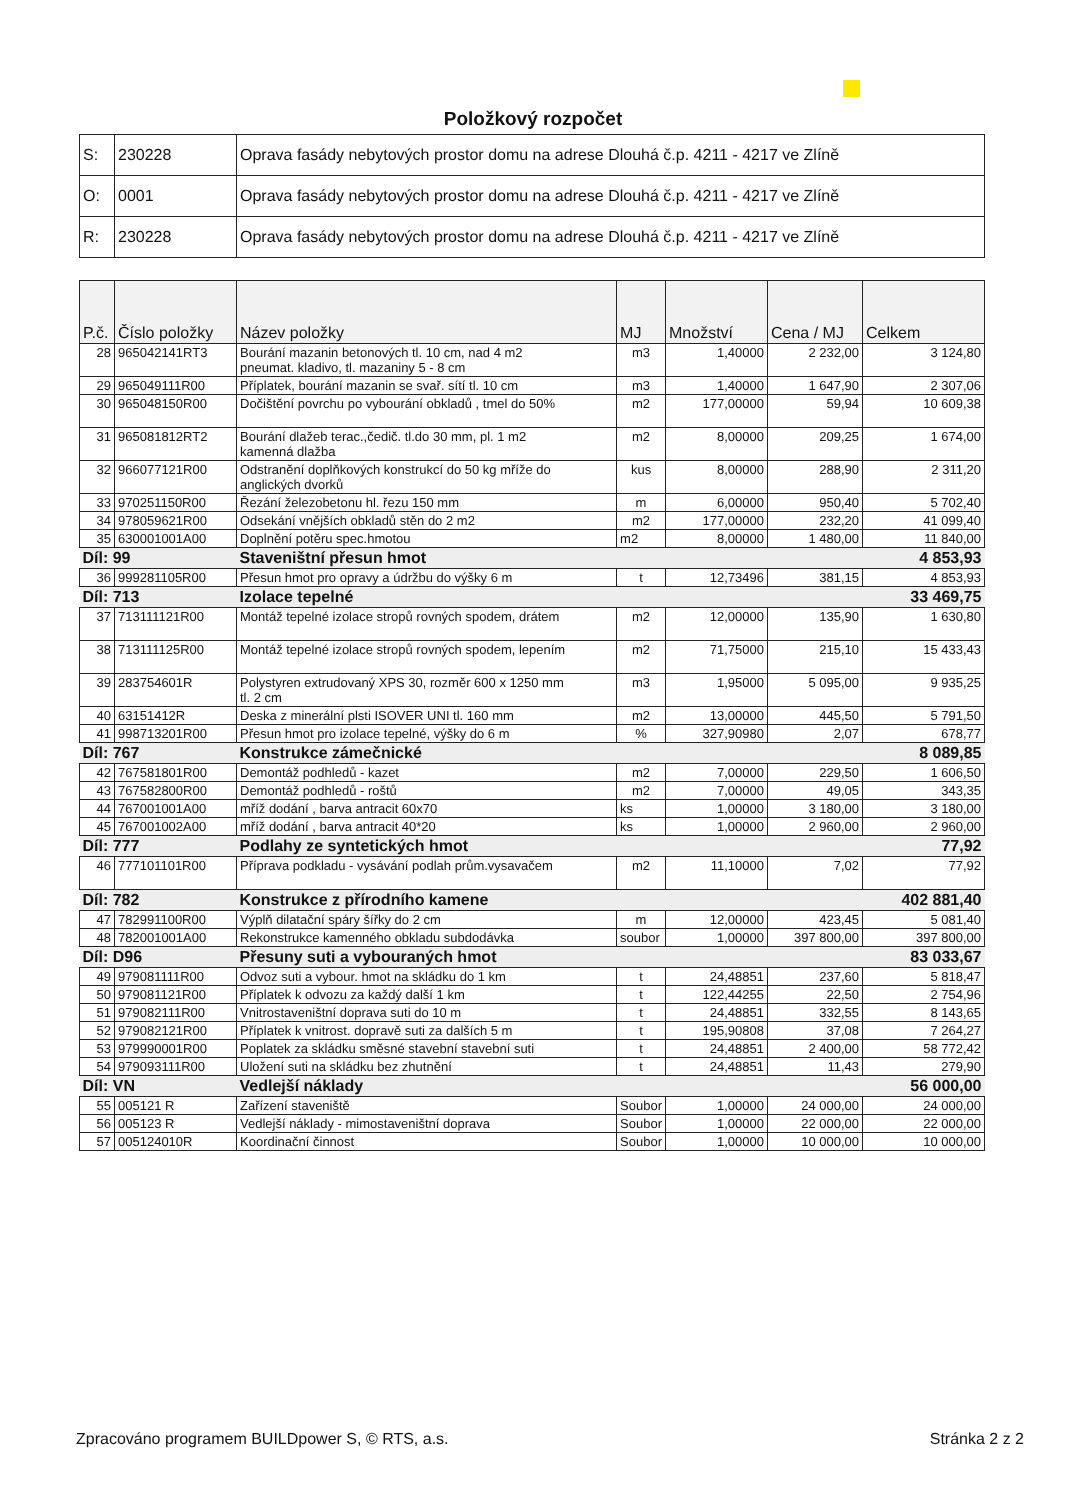Položkový rozpočet
| S: | 230228 | Oprava fasády nebytových prostor domu na adrese Dlouhá č.p. 4211 - 4217 ve Zlíně |
| O: | 0001 | Oprava fasády nebytových prostor domu na adrese Dlouhá č.p. 4211 - 4217 ve Zlíně |
| R: | 230228 | Oprava fasády nebytových prostor domu na adrese Dlouhá č.p. 4211 - 4217 ve Zlíně |
| P.č. | Číslo položky | Název položky | MJ | Množství | Cena / MJ | Celkem |
| --- | --- | --- | --- | --- | --- | --- |
| 28 | 965042141RT3 | Bourání mazanin betonových tl. 10 cm, nad 4 m2 pneumat. kladivo, tl. mazaniny 5 - 8 cm | m3 | 1,40000 | 2 232,00 | 3 124,80 |
| 29 | 965049111R00 | Příplatek, bourání mazanin se svař. sítí tl. 10 cm | m3 | 1,40000 | 1 647,90 | 2 307,06 |
| 30 | 965048150R00 | Dočištění povrchu po vybourání obkladů , tmel do 50% | m2 | 177,00000 | 59,94 | 10 609,38 |
| 31 | 965081812RT2 | Bourání dlažeb terac.,čedič. tl.do 30 mm, pl. 1 m2 kamenná dlažba | m2 | 8,00000 | 209,25 | 1 674,00 |
| 32 | 966077121R00 | Odstranění doplňkových konstrukcí do 50 kg mříže do anglických dvorků | kus | 8,00000 | 288,90 | 2 311,20 |
| 33 | 970251150R00 | Řezání železobetonu hl. řezu 150 mm | m | 6,00000 | 950,40 | 5 702,40 |
| 34 | 978059621R00 | Odsekání vnějších obkladů stěn do 2 m2 | m2 | 177,00000 | 232,20 | 41 099,40 |
| 35 | 630001001A00 | Doplnění potěru spec.hmotou | m2 | 8,00000 | 1 480,00 | 11 840,00 |
| Díl: 99 | | Staveništní přesun hmot | | | | 4 853,93 |
| 36 | 999281105R00 | Přesun hmot pro opravy a údržbu do výšky 6 m | t | 12,73496 | 381,15 | 4 853,93 |
| Díl: 713 | | Izolace tepelné | | | | 33 469,75 |
| 37 | 713111121R00 | Montáž tepelné izolace stropů rovných spodem, drátem | m2 | 12,00000 | 135,90 | 1 630,80 |
| 38 | 713111125R00 | Montáž tepelné izolace stropů rovných spodem, lepením | m2 | 71,75000 | 215,10 | 15 433,43 |
| 39 | 283754601R | Polystyren extrudovaný XPS 30, rozměr 600 x 1250 mm tl. 2 cm | m3 | 1,95000 | 5 095,00 | 9 935,25 |
| 40 | 63151412R | Deska z minerální plsti ISOVER UNI tl. 160 mm | m2 | 13,00000 | 445,50 | 5 791,50 |
| 41 | 998713201R00 | Přesun hmot pro izolace tepelné, výšky do 6 m | % | 327,90980 | 2,07 | 678,77 |
| Díl: 767 | | Konstrukce zámečnické | | | | 8 089,85 |
| 42 | 767581801R00 | Demontáž podhledů - kazet | m2 | 7,00000 | 229,50 | 1 606,50 |
| 43 | 767582800R00 | Demontáž podhledů - roštů | m2 | 7,00000 | 49,05 | 343,35 |
| 44 | 767001001A00 | mříž dodání , barva antracit 60x70 | ks | 1,00000 | 3 180,00 | 3 180,00 |
| 45 | 767001002A00 | mříž dodání , barva antracit 40*20 | ks | 1,00000 | 2 960,00 | 2 960,00 |
| Díl: 777 | | Podlahy ze syntetických hmot | | | | 77,92 |
| 46 | 777101101R00 | Příprava podkladu - vysávání podlah prům.vysavačem | m2 | 11,10000 | 7,02 | 77,92 |
| Díl: 782 | | Konstrukce z přírodního kamene | | | | 402 881,40 |
| 47 | 782991100R00 | Výplň dilatační spáry šířky do 2 cm | m | 12,00000 | 423,45 | 5 081,40 |
| 48 | 782001001A00 | Rekonstrukce kamenného obkladu subdodávka | soubor | 1,00000 | 397 800,00 | 397 800,00 |
| Díl: D96 | | Přesuny suti a vybouraných hmot | | | | 83 033,67 |
| 49 | 979081111R00 | Odvoz suti a vybour. hmot na skládku do 1 km | t | 24,48851 | 237,60 | 5 818,47 |
| 50 | 979081121R00 | Příplatek k odvozu za každý další 1 km | t | 122,44255 | 22,50 | 2 754,96 |
| 51 | 979082111R00 | Vnitrostaveništní doprava suti do 10 m | t | 24,48851 | 332,55 | 8 143,65 |
| 52 | 979082121R00 | Příplatek k vnitrost. dopravě suti za dalších 5 m | t | 195,90808 | 37,08 | 7 264,27 |
| 53 | 979990001R00 | Poplatek za skládku směsné stavební stavební suti | t | 24,48851 | 2 400,00 | 58 772,42 |
| 54 | 979093111R00 | Uložení suti na skládku bez zhutnění | t | 24,48851 | 11,43 | 279,90 |
| Díl: VN | | Vedlejší náklady | | | | 56 000,00 |
| 55 | 005121 R | Zařízení staveniště | Soubor | 1,00000 | 24 000,00 | 24 000,00 |
| 56 | 005123 R | Vedlejší náklady - mimostaveništní doprava | Soubor | 1,00000 | 22 000,00 | 22 000,00 |
| 57 | 005124010R | Koordinační činnost | Soubor | 1,00000 | 10 000,00 | 10 000,00 |
Zpracováno programem BUILDpower S, © RTS, a.s. Stránka 2 z 2